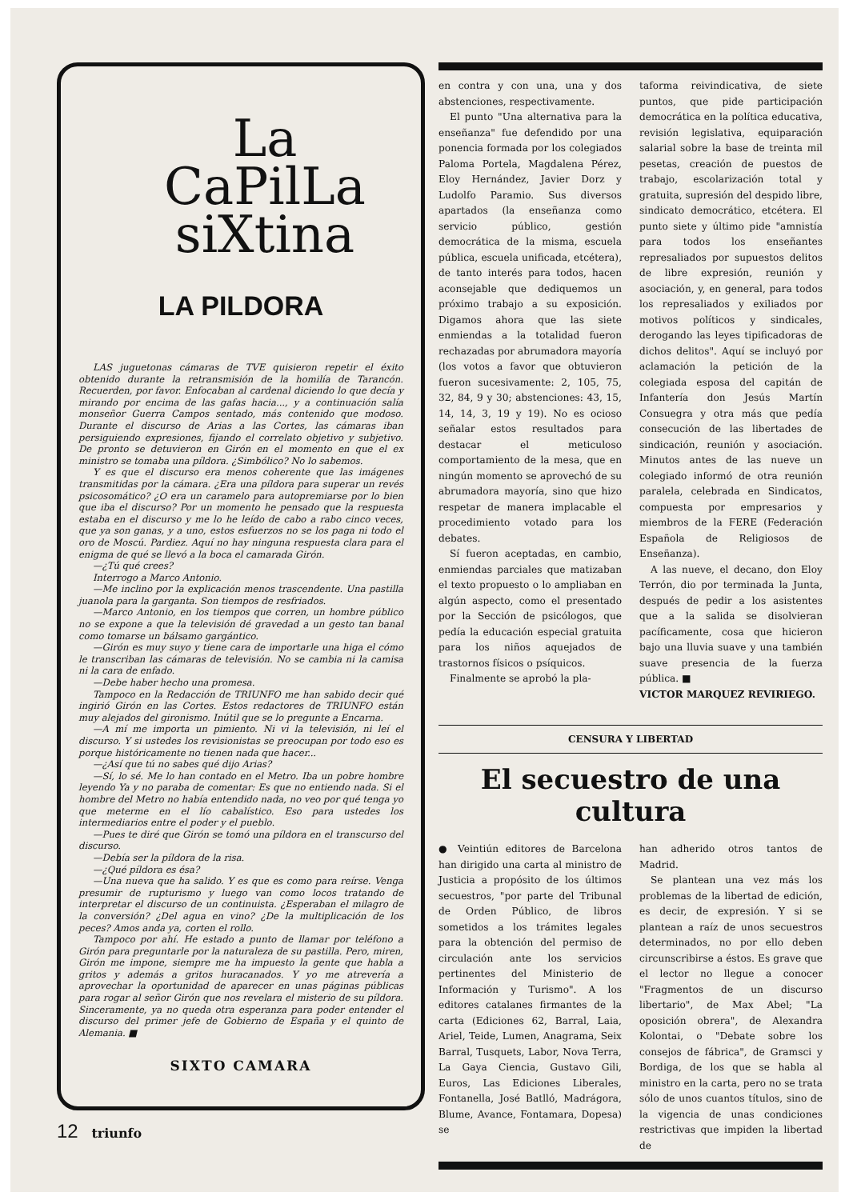La
CaPilLa
siXtina
LA PILDORA
LAS juguetonas cámaras de TVE quisieron repetir el éxito obtenido durante la retransmisión de la homilía de Tarancón. Recuerden, por favor. Enfocaban al cardenal diciendo lo que decía y mirando por encima de las gafas hacia..., y a continuación salía monseñor Guerra Campos sentado, más contenido que modoso. Durante el discurso de Arias a las Cortes, las cámaras iban persiguiendo expresiones, fijando el correlato objetivo y subjetivo. De pronto se detuvieron en Girón en el momento en que el ex ministro se tomaba una píldora. ¿Simbólico? No lo sabemos.
Y es que el discurso era menos coherente que las imágenes transmitidas por la cámara. ¿Era una píldora para superar un revés psicosomático? ¿O era un caramelo para autopremiarse por lo bien que iba el discurso? Por un momento he pensado que la respuesta estaba en el discurso y me lo he leído de cabo a rabo cinco veces, que ya son ganas, y a uno, estos esfuerzos no se los paga ni todo el oro de Moscú. Pardiez. Aquí no hay ninguna respuesta clara para el enigma de qué se llevó a la boca el camarada Girón.
—¿Tú qué crees?
Interrogo a Marco Antonio.
—Me inclino por la explicación menos trascendente. Una pastilla juanola para la garganta. Son tiempos de resfriados.
—Marco Antonio, en los tiempos que corren, un hombre público no se expone a que la televisión dé gravedad a un gesto tan banal como tomarse un bálsamo gargántico.
—Girón es muy suyo y tiene cara de importarle una higa el cómo le transcriban las cámaras de televisión. No se cambia ni la camisa ni la cara de enfado.
—Debe haber hecho una promesa.
Tampoco en la Redacción de TRIUNFO me han sabido decir qué ingirió Girón en las Cortes. Estos redactores de TRIUNFO están muy alejados del gironismo. Inútil que se lo pregunte a Encarna.
—A mí me importa un pimiento. Ni vi la televisión, ni leí el discurso. Y si ustedes los revisionistas se preocupan por todo eso es porque históricamente no tienen nada que hacer...
—¿Así que tú no sabes qué dijo Arias?
—Sí, lo sé. Me lo han contado en el Metro. Iba un pobre hombre leyendo Ya y no paraba de comentar: Es que no entiendo nada. Si el hombre del Metro no había entendido nada, no veo por qué tenga yo que meterme en el lío cabalístico. Eso para ustedes los intermediarios entre el poder y el pueblo.
—Pues te diré que Girón se tomó una píldora en el transcurso del discurso.
—Debía ser la píldora de la risa.
—¿Qué píldora es ésa?
—Una nueva que ha salido. Y es que es como para reírse. Venga presumir de rupturismo y luego van como locos tratando de interpretar el discurso de un continuista. ¿Esperaban el milagro de la conversión? ¿Del agua en vino? ¿De la multiplicación de los peces? Amos anda ya, corten el rollo.
Tampoco por ahí. He estado a punto de llamar por teléfono a Girón para preguntarle por la naturaleza de su pastilla. Pero, miren, Girón me impone, siempre me ha impuesto la gente que habla a gritos y además a gritos huracanados. Y yo me atrevería a aprovechar la oportunidad de aparecer en unas páginas públicas para rogar al señor Girón que nos revelara el misterio de su píldora. Sinceramente, ya no queda otra esperanza para poder entender el discurso del primer jefe de Gobierno de España y el quinto de Alemania. ■
SIXTO CAMARA
en contra y con una, una y dos abstenciones, respectivamente.
El punto "Una alternativa para la enseñanza" fue defendido por una ponencia formada por los colegiados Paloma Portela, Magdalena Pérez, Eloy Hernández, Javier Dorz y Ludolfo Paramio. Sus diversos apartados (la enseñanza como servicio público, gestión democrática de la misma, escuela pública, escuela unificada, etcétera), de tanto interés para todos, hacen aconsejable que dediquemos un próximo trabajo a su exposición. Digamos ahora que las siete enmiendas a la totalidad fueron rechazadas por abrumadora mayoría (los votos a favor que obtuvieron fueron sucesivamente: 2, 105, 75, 32, 84, 9 y 30; abstenciones: 43, 15, 14, 14, 3, 19 y 19). No es ocioso señalar estos resultados para destacar el meticuloso comportamiento de la mesa, que en ningún momento se aprovechó de su abrumadora mayoría, sino que hizo respetar de manera implacable el procedimiento votado para los debates.
Sí fueron aceptadas, en cambio, enmiendas parciales que matizaban el texto propuesto o lo ampliaban en algún aspecto, como el presentado por la Sección de psicólogos, que pedía la educación especial gratuita para los niños aquejados de trastornos físicos o psíquicos.
Finalmente se aprobó la pla-
taforma reivindicativa, de siete puntos, que pide participación democrática en la política educativa, revisión legislativa, equiparación salarial sobre la base de treinta mil pesetas, creación de puestos de trabajo, escolarización total y gratuita, supresión del despido libre, sindicato democrático, etcétera. El punto siete y último pide "amnistía para todos los enseñantes represaliados por supuestos delitos de libre expresión, reunión y asociación, y, en general, para todos los represaliados y exiliados por motivos políticos y sindicales, derogando las leyes tipificadoras de dichos delitos". Aquí se incluyó por aclamación la petición de la colegiada esposa del capitán de Infantería don Jesús Martín Consuegra y otra más que pedía consecución de las libertades de sindicación, reunión y asociación. Minutos antes de las nueve un colegiado informó de otra reunión paralela, celebrada en Sindicatos, compuesta por empresarios y miembros de la FERE (Federación Española de Religiosos de Enseñanza).
A las nueve, el decano, don Eloy Terrón, dio por terminada la Junta, después de pedir a los asistentes que a la salida se disolvieran pacíficamente, cosa que hicieron bajo una lluvia suave y una también suave presencia de la fuerza pública. ■
VICTOR MARQUEZ REVIRIEGO.
CENSURA Y LIBERTAD
El secuestro de una cultura
● Veintiún editores de Barcelona han dirigido una carta al ministro de Justicia a propósito de los últimos secuestros, "por parte del Tribunal de Orden Público, de libros sometidos a los trámites legales para la obtención del permiso de circulación ante los servicios pertinentes del Ministerio de Información y Turismo". A los editores catalanes firmantes de la carta (Ediciones 62, Barral, Laia, Ariel, Teide, Lumen, Anagrama, Seix Barral, Tusquets, Labor, Nova Terra, La Gaya Ciencia, Gustavo Gili, Euros, Las Ediciones Liberales, Fontanella, José Batlló, Madrágora, Blume, Avance, Fontamara, Dopesa) se
han adherido otros tantos de Madrid.
Se plantean una vez más los problemas de la libertad de edición, es decir, de expresión. Y si se plantean a raíz de unos secuestros determinados, no por ello deben circunscribirse a éstos. Es grave que el lector no llegue a conocer "Fragmentos de un discurso libertario", de Max Abel; "La oposición obrera", de Alexandra Kolontai, o "Debate sobre los consejos de fábrica", de Gramsci y Bordiga, de los que se habla al ministro en la carta, pero no se trata sólo de unos cuantos títulos, sino de la vigencia de unas condiciones restrictivas que impiden la libertad de
12 triunfo